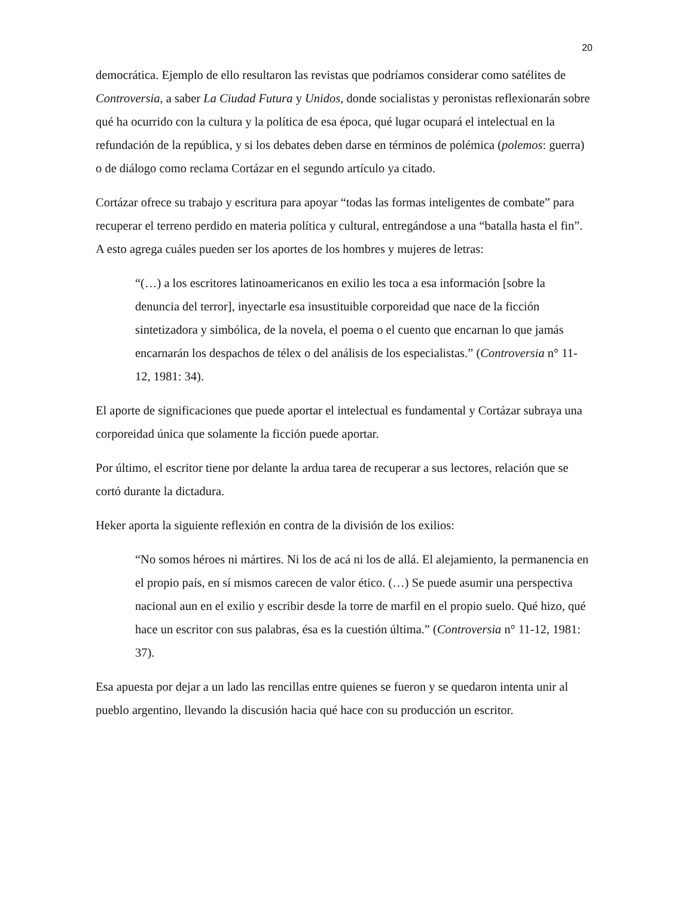20
democrática. Ejemplo de ello resultaron las revistas que podríamos considerar como satélites de Controversia, a saber La Ciudad Futura y Unidos, donde socialistas y peronistas reflexionarán sobre qué ha ocurrido con la cultura y la política de esa época, qué lugar ocupará el intelectual en la refundación de la república, y si los debates deben darse en términos de polémica (polemos: guerra) o de diálogo como reclama Cortázar en el segundo artículo ya citado.
Cortázar ofrece su trabajo y escritura para apoyar “todas las formas inteligentes de combate” para recuperar el terreno perdido en materia política y cultural, entregándose a una “batalla hasta el fin”. A esto agrega cuáles pueden ser los aportes de los hombres y mujeres de letras:
“(…) a los escritores latinoamericanos en exilio les toca a esa información [sobre la denuncia del terror], inyectarle esa insustituible corporeidad que nace de la ficción sintetizadora y simbólica, de la novela, el poema o el cuento que encarnan lo que jamás encarnarán los despachos de télex o del análisis de los especialistas.” (Controversia n° 11-12, 1981: 34).
El aporte de significaciones que puede aportar el intelectual es fundamental y Cortázar subraya una corporeidad única que solamente la ficción puede aportar.
Por último, el escritor tiene por delante la ardua tarea de recuperar a sus lectores, relación que se cortó durante la dictadura.
Heker aporta la siguiente reflexión en contra de la división de los exilios:
“No somos héroes ni mártires. Ni los de acá ni los de allá. El alejamiento, la permanencia en el propio país, en sí mismos carecen de valor ético. (…) Se puede asumir una perspectiva nacional aun en el exilio y escribir desde la torre de marfil en el propio suelo. Qué hizo, qué hace un escritor con sus palabras, ésa es la cuestión última.” (Controversia n° 11-12, 1981: 37).
Esa apuesta por dejar a un lado las rencillas entre quienes se fueron y se quedaron intenta unir al pueblo argentino, llevando la discusión hacia qué hace con su producción un escritor.